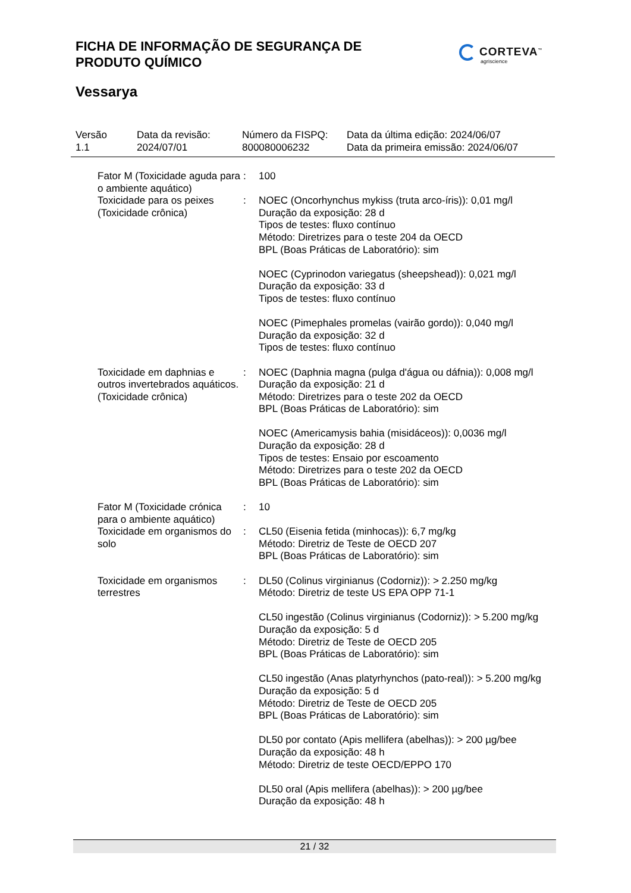FICHA DE INFORMAÇÃO DE SEGURANÇA DE
PRODUTO QUÍMICO
CORTEVA<sup>™</sup>
agriscience
Vessarya
Versão
1.1
Data da revisão:
2024/07/01
Número da FISPQ:
800080006232
Data da última edição: 2024/06/07
Data da primeira emissão: 2024/06/07
Fator M (Toxicidade aguda para o ambiente aquático)
: 100
Toxicidade para os peixes (Toxicidade crônica)
: NOEC (Oncorhynchus mykiss (truta arco-íris)): 0,01 mg/l
Duração da exposição: 28 d
Tipos de testes: fluxo contínuo
Método: Diretrizes para o teste 204 da OECD
BPL (Boas Práticas de Laboratório): sim
NOEC (Cyprinodon variegatus (sheepshead)): 0,021 mg/l
Duração da exposição: 33 d
Tipos de testes: fluxo contínuo
NOEC (Pimephales promelas (vairão gordo)): 0,040 mg/l
Duração da exposição: 32 d
Tipos de testes: fluxo contínuo
Toxicidade em daphnias e outros invertebrados aquáticos. (Toxicidade crônica)
: NOEC (Daphnia magna (pulga d'água ou dáfnia)): 0,008 mg/l
Duração da exposição: 21 d
Método: Diretrizes para o teste 202 da OECD
BPL (Boas Práticas de Laboratório): sim
NOEC (Americamysis bahia (misidáceos)): 0,0036 mg/l
Duração da exposição: 28 d
Tipos de testes: Ensaio por escoamento
Método: Diretrizes para o teste 202 da OECD
BPL (Boas Práticas de Laboratório): sim
Fator M (Toxicidade crónica para o ambiente aquático)
: 10
Toxicidade em organismos do solo
: CL50 (Eisenia fetida (minhocas)): 6,7 mg/kg
Método: Diretriz de Teste de OECD 207
BPL (Boas Práticas de Laboratório): sim
Toxicidade em organismos terrestres
: DL50 (Colinus virginianus (Codorniz)): > 2.250 mg/kg
Método: Diretriz de teste US EPA OPP 71-1
CL50 ingestão (Colinus virginianus (Codorniz)): > 5.200 mg/kg
Duração da exposição: 5 d
Método: Diretriz de Teste de OECD 205
BPL (Boas Práticas de Laboratório): sim
CL50 ingestão (Anas platyrhynchos (pato-real)): > 5.200 mg/kg
Duração da exposição: 5 d
Método: Diretriz de Teste de OECD 205
BPL (Boas Práticas de Laboratório): sim
DL50 por contato (Apis mellifera (abelhas)): > 200 µg/bee
Duração da exposição: 48 h
Método: Diretriz de teste OECD/EPPO 170
DL50 oral (Apis mellifera (abelhas)): > 200 µg/bee
Duração da exposição: 48 h
21 / 32